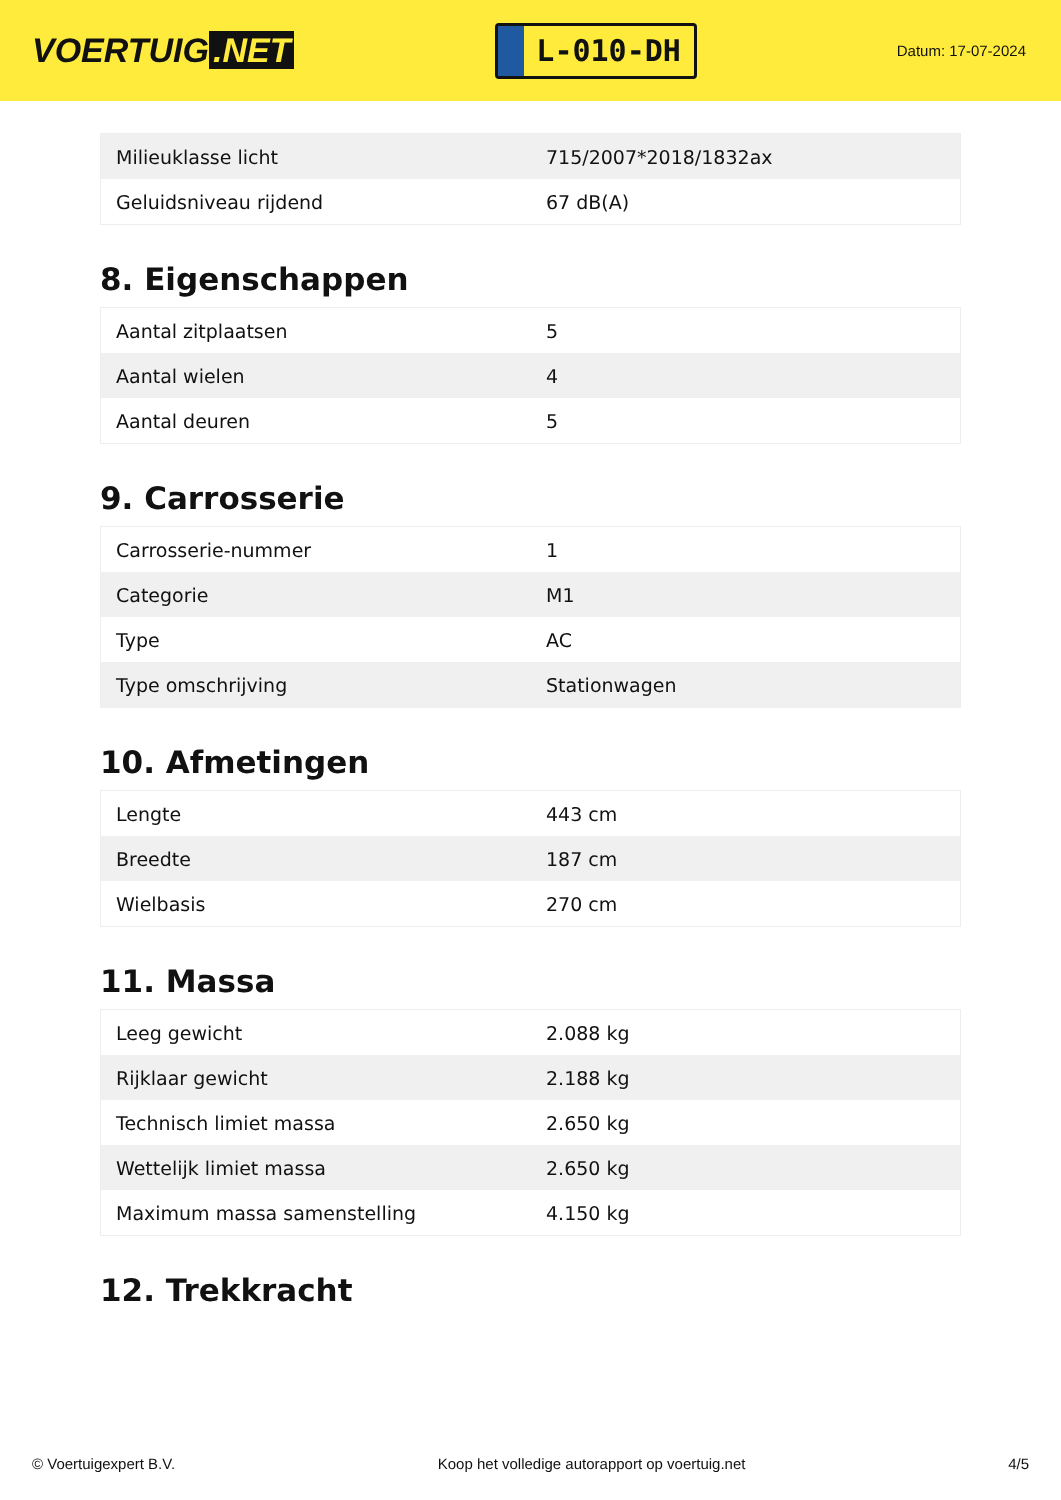VOERTUIG.NET
L-010-DH
Datum: 17-07-2024
| Milieuklasse licht | 715/2007*2018/1832ax |
| Geluidsniveau rijdend | 67 dB(A) |
8. Eigenschappen
| Aantal zitplaatsen | 5 |
| Aantal wielen | 4 |
| Aantal deuren | 5 |
9. Carrosserie
| Carrosserie-nummer | 1 |
| Categorie | M1 |
| Type | AC |
| Type omschrijving | Stationwagen |
10. Afmetingen
| Lengte | 443 cm |
| Breedte | 187 cm |
| Wielbasis | 270 cm |
11. Massa
| Leeg gewicht | 2.088 kg |
| Rijklaar gewicht | 2.188 kg |
| Technisch limiet massa | 2.650 kg |
| Wettelijk limiet massa | 2.650 kg |
| Maximum massa samenstelling | 4.150 kg |
12. Trekkracht
© Voertuigexpert B.V. Koop het volledige autorapport op voertuig.net 4/5